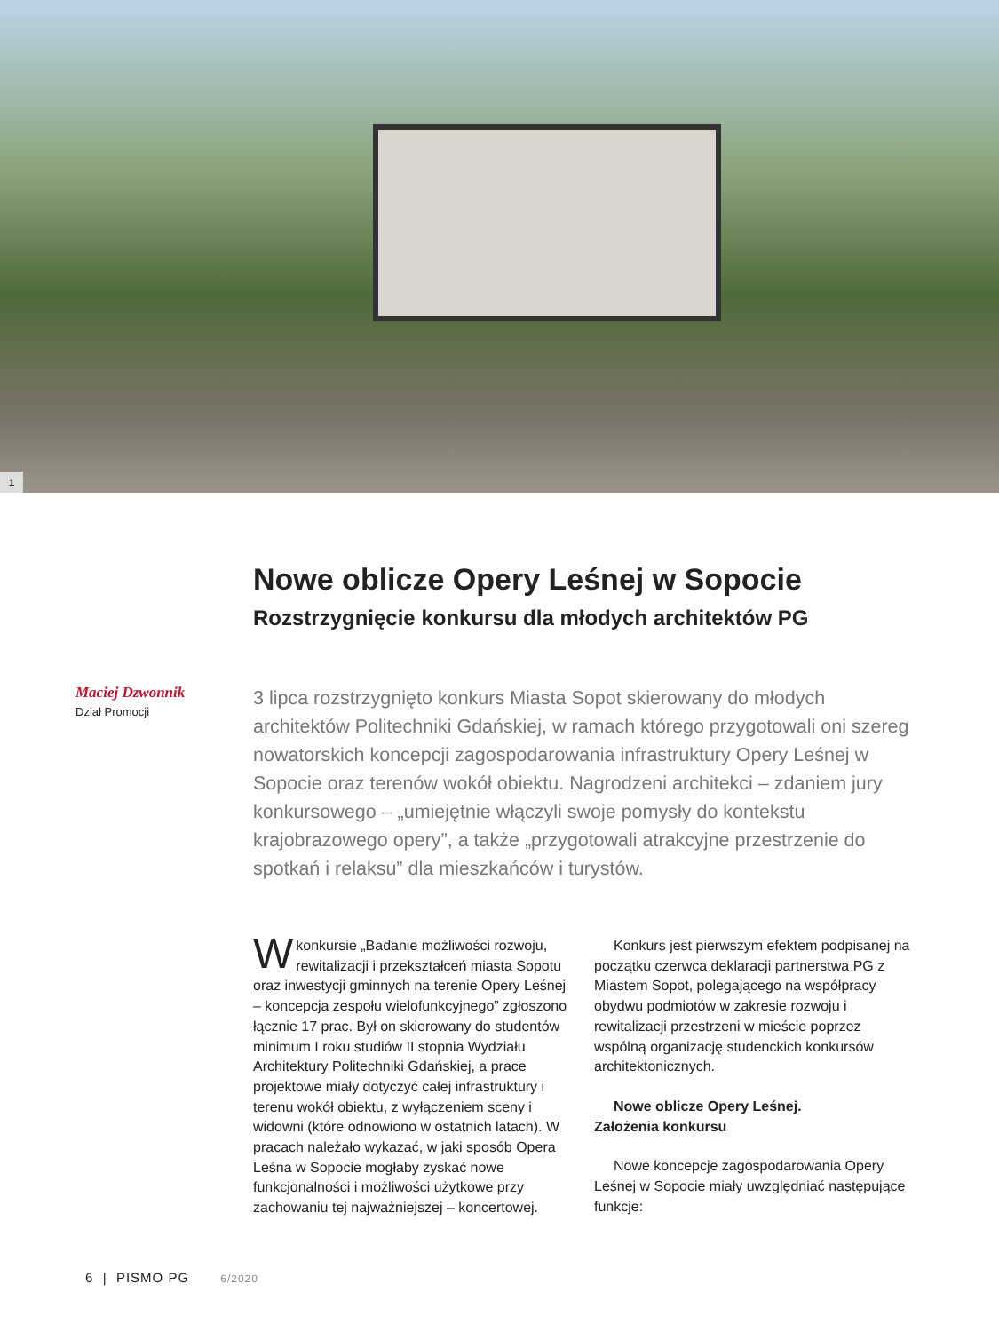1
Maciej Dzwonnik
Dział Promocji
Nowe oblicze Opery Leśnej w Sopocie
Rozstrzygnięcie konkursu dla młodych architektów PG
3 lipca rozstrzygnięto konkurs Miasta Sopot skierowany do młodych architektów Politechniki Gdańskiej, w ramach którego przygotowali oni szereg nowatorskich koncepcji zagospodarowania infrastruktury Opery Leśnej w Sopocie oraz terenów wokół obiektu. Nagrodzeni architekci – zdaniem jury konkursowego – „umiejętnie włączyli swoje pomysły do kontekstu krajobrazowego opery”, a także „przygotowali atrakcyjne przestrzenie do spotkań i relaksu” dla mieszkańców i turystów.
Wkonkursie „Badanie możliwości rozwoju, rewitalizacji i przekształceń miasta Sopotu oraz inwestycji gminnych na terenie Opery Leśnej – koncepcja zespołu wielofunkcyjnego” zgłoszono łącznie 17 prac. Był on skierowany do studentów minimum I roku studiów II stopnia Wydziału Architektury Politechniki Gdańskiej, a prace projektowe miały dotyczyć całej infrastruktury i terenu wokół obiektu, z wyłączeniem sceny i widowni (które odnowiono w ostatnich latach). W pracach należało wykazać, w jaki sposób Opera Leśna w Sopocie mogłaby zyskać nowe funkcjonalności i możliwości użytkowe przy zachowaniu tej najważniejszej – koncertowej.
Konkurs jest pierwszym efektem podpisanej na początku czerwca deklaracji partnerstwa PG z Miastem Sopot, polegającego na współpracy obydwu podmiotów w zakresie rozwoju i rewitalizacji przestrzeni w mieście poprzez wspólną organizację studenckich konkursów architektonicznych.
Nowe oblicze Opery Leśnej.
Założenia konkursu
Nowe koncepcje zagospodarowania Opery Leśnej w Sopocie miały uwzględniać następujące funkcje:
6 | PISMO PG 6/2020